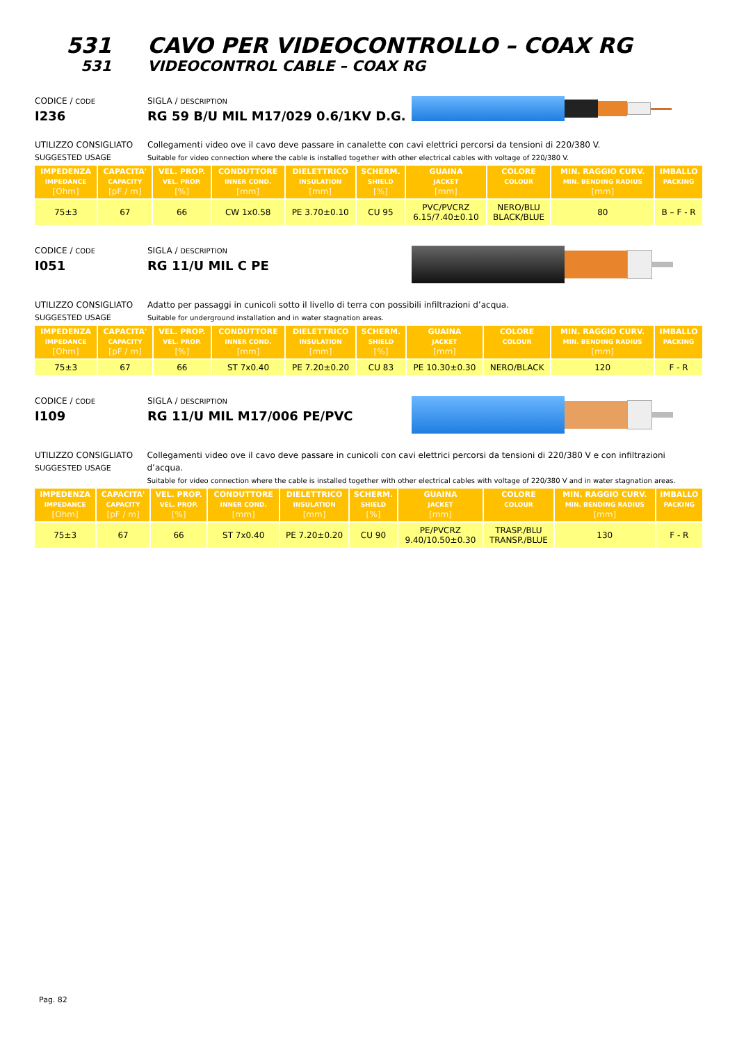531
531
CAVO PER VIDEOCONTROLLO – COAX RG
VIDEOCONTROL CABLE – COAX RG
CODICE / CODE
I236
SIGLA / DESCRIPTION
RG 59 B/U MIL M17/029 0.6/1KV D.G.
UTILIZZO CONSIGLIATO
SUGGESTED USAGE
Collegamenti video ove il cavo deve passare in canalette con cavi elettrici percorsi da tensioni di 220/380 V.
Suitable for video connection where the cable is installed together with other electrical cables with voltage of 220/380 V.
| IMPEDENZA IMPEDANCE [Ohm] | CAPACITA' CAPACITY [pF / m] | VEL. PROP. VEL. PROP. [%] | CONDUTTORE INNER COND. [mm] | DIELETTRICO INSULATION [mm] | SCHERM. SHIELD [%] | GUAINA JACKET [mm] | COLORE COLOUR | MIN. RAGGIO CURV. MIN. BENDING RADIUS [mm] | IMBALLO PACKING |
| --- | --- | --- | --- | --- | --- | --- | --- | --- | --- |
| 75±3 | 67 | 66 | CW 1x0.58 | PE 3.70±0.10 | CU 95 | PVC/PVCRZ 6.15/7.40±0.10 | NERO/BLU BLACK/BLUE | 80 | B – F - R |
CODICE / CODE
I051
SIGLA / DESCRIPTION
RG 11/U MIL C PE
UTILIZZO CONSIGLIATO
SUGGESTED USAGE
Adatto per passaggi in cunicoli sotto il livello di terra con possibili infiltrazioni d’acqua.
Suitable for underground installation and in water stagnation areas.
| IMPEDENZA IMPEDANCE [Ohm] | CAPACITA' CAPACITY [pF / m] | VEL. PROP. VEL. PROP. [%] | CONDUTTORE INNER COND. [mm] | DIELETTRICO INSULATION [mm] | SCHERM. SHIELD [%] | GUAINA JACKET [mm] | COLORE COLOUR | MIN. RAGGIO CURV. MIN. BENDING RADIUS [mm] | IMBALLO PACKING |
| --- | --- | --- | --- | --- | --- | --- | --- | --- | --- |
| 75±3 | 67 | 66 | ST 7x0.40 | PE 7.20±0.20 | CU 83 | PE 10.30±0.30 | NERO/BLACK | 120 | F - R |
CODICE / CODE
I109
SIGLA / DESCRIPTION
RG 11/U MIL M17/006 PE/PVC
UTILIZZO CONSIGLIATO
SUGGESTED USAGE
Collegamenti video ove il cavo deve passare in cunicoli con cavi elettrici percorsi da tensioni di 220/380 V e con infiltrazioni d’acqua.
Suitable for video connection where the cable is installed together with other electrical cables with voltage of 220/380 V and in water stagnation areas.
| IMPEDENZA IMPEDANCE [Ohm] | CAPACITA' CAPACITY [pF / m] | VEL. PROP. VEL. PROP. [%] | CONDUTTORE INNER COND. [mm] | DIELETTRICO INSULATION [mm] | SCHERM. SHIELD [%] | GUAINA JACKET [mm] | COLORE COLOUR | MIN. RAGGIO CURV. MIN. BENDING RADIUS [mm] | IMBALLO PACKING |
| --- | --- | --- | --- | --- | --- | --- | --- | --- | --- |
| 75±3 | 67 | 66 | ST 7x0.40 | PE 7.20±0.20 | CU 90 | PE/PVCRZ 9.40/10.50±0.30 | TRASP./BLU TRANSP./BLUE | 130 | F - R |
Pag. 82